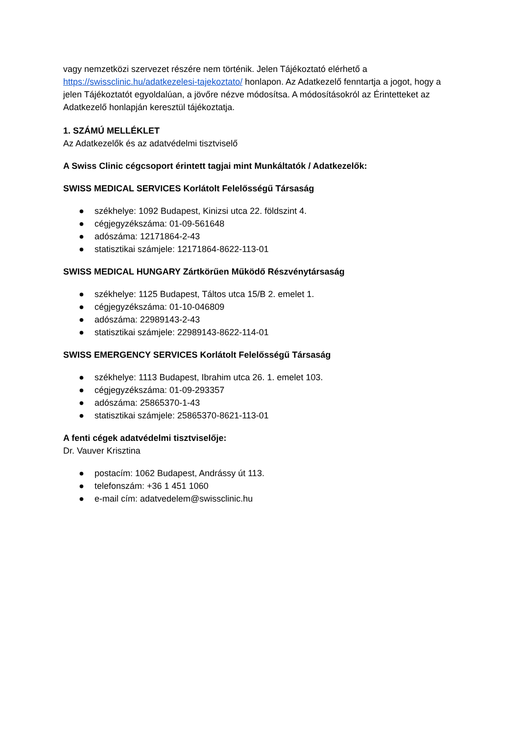vagy nemzetközi szervezet részére nem történik. Jelen Tájékoztató elérhető a https://swissclinic.hu/adatkezelesi-tajekoztato/ honlapon. Az Adatkezelő fenntartja a jogot, hogy a jelen Tájékoztatót egyoldalúan, a jövőre nézve módosítsa. A módosításokról az Érintetteket az Adatkezelő honlapján keresztül tájékoztatja.
1. SZÁMÚ MELLÉKLET
Az Adatkezelők és az adatvédelmi tisztviselő
A Swiss Clinic cégcsoport érintett tagjai mint Munkáltatók / Adatkezelők:
SWISS MEDICAL SERVICES Korlátolt Felelősségű Társaság
● székhelye: 1092 Budapest, Kinizsi utca 22. földszint 4.
● cégjegyzékszáma: 01-09-561648
● adószáma: 12171864-2-43
● statisztikai számjele: 12171864-8622-113-01
SWISS MEDICAL HUNGARY Zártkörűen Működő Részvénytársaság
● székhelye: 1125 Budapest, Táltos utca 15/B 2. emelet 1.
● cégjegyzékszáma: 01-10-046809
● adószáma: 22989143-2-43
● statisztikai számjele: 22989143-8622-114-01
SWISS EMERGENCY SERVICES Korlátolt Felelősségű Társaság
● székhelye: 1113 Budapest, Ibrahim utca 26. 1. emelet 103.
● cégjegyzékszáma: 01-09-293357
● adószáma: 25865370-1-43
● statisztikai számjele: 25865370-8621-113-01
A fenti cégek adatvédelmi tisztviselője:
Dr. Vauver Krisztina
● postacím: 1062 Budapest, Andrássy út 113.
● telefonszám: +36 1 451 1060
● e-mail cím: adatvedelem@swissclinic.hu